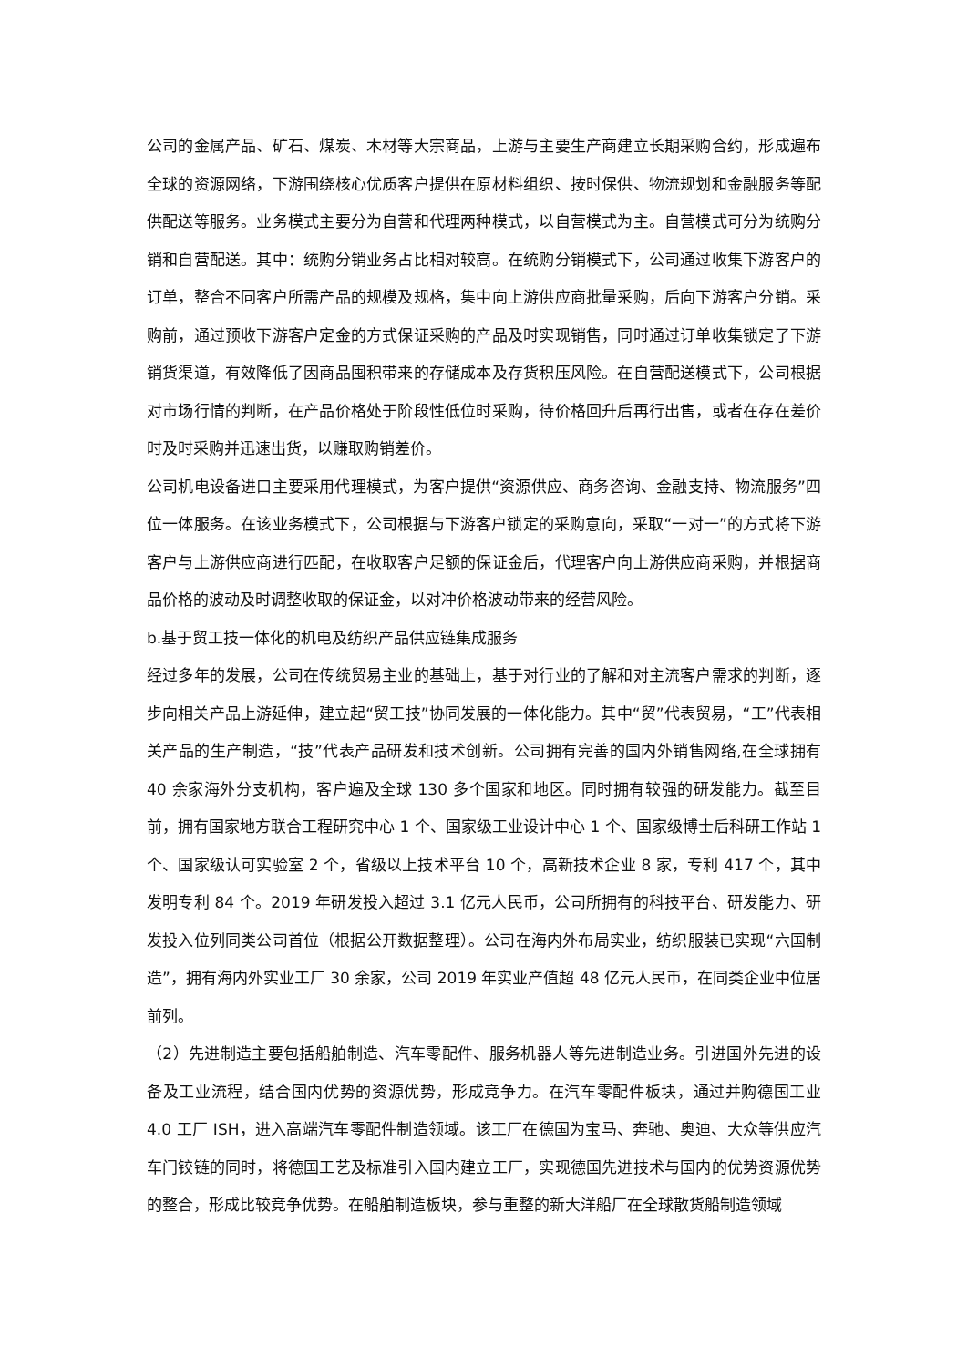公司的金属产品、矿石、煤炭、木材等大宗商品，上游与主要生产商建立长期采购合约，形成遍布全球的资源网络，下游围绕核心优质客户提供在原材料组织、按时保供、物流规划和金融服务等配供配送等服务。业务模式主要分为自营和代理两种模式，以自营模式为主。自营模式可分为统购分销和自营配送。其中：统购分销业务占比相对较高。在统购分销模式下，公司通过收集下游客户的订单，整合不同客户所需产品的规模及规格，集中向上游供应商批量采购，后向下游客户分销。采购前，通过预收下游客户定金的方式保证采购的产品及时实现销售，同时通过订单收集锁定了下游销货渠道，有效降低了因商品囤积带来的存储成本及存货积压风险。在自营配送模式下，公司根据对市场行情的判断，在产品价格处于阶段性低位时采购，待价格回升后再行出售，或者在存在差价时及时采购并迅速出货，以赚取购销差价。
公司机电设备进口主要采用代理模式，为客户提供“资源供应、商务咨询、金融支持、物流服务”四位一体服务。在该业务模式下，公司根据与下游客户锁定的采购意向，采取“一对一”的方式将下游客户与上游供应商进行匹配，在收取客户足额的保证金后，代理客户向上游供应商采购，并根据商品价格的波动及时调整收取的保证金，以对冲价格波动带来的经营风险。
b.基于贸工技一体化的机电及纺织产品供应链集成服务
经过多年的发展，公司在传统贸易主业的基础上，基于对行业的了解和对主流客户需求的判断，逐步向相关产品上游延伸，建立起“贸工技”协同发展的一体化能力。其中“贸”代表贸易，“工”代表相关产品的生产制造，“技”代表产品研发和技术创新。公司拥有完善的国内外销售网络,在全球拥有 40 余家海外分支机构，客户遍及全球 130 多个国家和地区。同时拥有较强的研发能力。截至目前，拥有国家地方联合工程研究中心 1 个、国家级工业设计中心 1 个、国家级博士后科研工作站 1 个、国家级认可实验室 2 个，省级以上技术平台 10 个，高新技术企业 8 家，专利 417 个，其中发明专利 84 个。2019 年研发投入超过 3.1 亿元人民币，公司所拥有的科技平台、研发能力、研发投入位列同类公司首位（根据公开数据整理）。公司在海内外布局实业，纺织服装已实现“六国制造”，拥有海内外实业工厂 30 余家，公司 2019 年实业产值超 48 亿元人民币，在同类企业中位居前列。
（2）先进制造主要包括船舶制造、汽车零配件、服务机器人等先进制造业务。引进国外先进的设备及工业流程，结合国内优势的资源优势，形成竞争力。在汽车零配件板块，通过并购德国工业 4.0 工厂 ISH，进入高端汽车零配件制造领域。该工厂在德国为宝马、奔驰、奥迪、大众等供应汽车门铰链的同时，将德国工艺及标准引入国内建立工厂，实现德国先进技术与国内的优势资源优势的整合，形成比较竞争优势。在船舶制造板块，参与重整的新大洋船厂在全球散货船制造领域